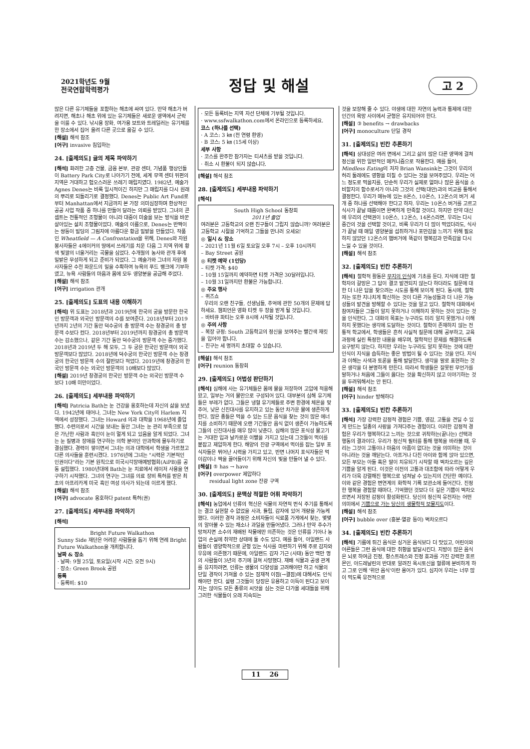2021학년도 9월
전국연합학력평가
정답 및 해설
고 2
많은 다른 유기체들을 포함하는 해초에 싸여 있다. 만약 해초가 버려지면, 해초나 해초 위에 있는 유기체들은 새로운 영역에서 군락을 이룰 수 있다. 낚시용 장화, 여가용 보트와 트레일러는 유기체를 한 장소에서 집어 올려 다른 곳으로 옮길 수 있다.
[해설] 해석 참조
[어구] invasive 침입하는
24. [출제의도] 글의 제목 파악하기
[해석] 화려한 고층 건물, 금융 본부, 관광 센터, 기념품 행상인들이 Battery Park City로 나아가기 전에, 세계 무역 센터 뒤편의 지역은 거대하고 험오스러운 쓰레기 매립지였다. 1982년, 예술가 Agnes Denes는 비록 일시적이긴 하지만 그 매립지를 다시 원래의 뿌리로 되돌리기로 결정했다. Denes는 Public Art Fund로부터 Manhattan에서 지금까지 본 가장 의미심장하며 환상적인 공공 사업 작품 중 하나를 만들어 달라는 의뢰를 받았다. 그녀의 콘셉트는 전통적인 조형물이 아니라 대중이 미술을 보는 방식을 바꾼 살아있는 설치 조형물이었다. 예술의 이름으로, Denes는 반짝이는 쌍둥이 빌딩의 그림자에 아름다운 황금 밀밭을 만들었다. 작품인 Wheatfield — A Confrontation을 위해, Denes와 자원 봉사자들은 4에이커의 땅에서 쓰레기를 치운 다음 그 지역 위에 황색 빛깔의 너울거리는 곡물을 심었다. 수개월의 농사와 관개 후에 밀밭은 무성하게 되고 준비가 되었다. 그 예술가와 그녀의 자원 봉사자들은 수천 파운드의 밀을 수확하여 뉴욕의 푸드 뱅크에 기부하였고, 뉴욕 사람들의 마음과 몸에 모두 영양분을 공급해 주었다.
[해설] 해석 참조
[어구] irrigation 관개
25. [출제의도] 도표의 내용 이해하기
[해석] 위 도표는 2018년과 2019년에 한국의 궁을 방문한 한국인 방문객과 외국인 방문객의 수를 보여준다. 2018년부터 2019년까지 2년의 기간 동안 덕수궁의 총 방문객 수는 창경궁의 총 방문객 수보다 컸다. 2018년부터 2019년까지 창경궁의 총 방문객 수는 감소했으나, 같은 기간 동안 덕수궁의 방문객 수는 증가했다. 2018년과 2019년 두 해 모두, 그 두 궁은 한국인 방문객이 외국 방문객보다 많았다. 2018년에 덕수궁의 한국인 방문객 수는 창경궁의 한국인 방문객 수의 절반보다 적었다. 2019년에 창경궁의 한국인 방문객 수는 외국인 방문객의 10배보다 많았다.
[해설] 2019년 창경궁의 한국인 방문객 수는 외국인 방문객 수 보다 10배 미만이었다.
26. [출제의도] 세부내용 파악하기
[해석] Patricia Bath는 눈 건강을 옹호하는데 자신의 삶을 보냈다. 1942년에 태어나, 그녀는 New York City의 Harlem 지역에서 성장했다. 그녀는 Howard 의과 대학을 1968년에 졸업했다. 수련의로서 시간을 보내는 동안 그녀는 눈 관리 부족으로 많은 가난한 사람과 흑인이 눈이 멀게 되고 있음을 알게 되었다. 그녀는 눈 질병과 장애를 연구하는 의학 분야인 안과학에 몰두하기로 결심했다. 경력이 쌓이면서 그녀는 의과 대학에서 학생을 가르쳤고 다른 의사들을 훈련시켰다. 1976년에 그녀는 "시력은 기본적인 인권이다"라는 기본 원칙으로 미국시각장애예방협회(AiPB)를 공동 설립했다. 1980년대에 Bath는 눈 치료에서 레이저 사용을 연구하기 시작했다. 그녀의 연구는 그녀를 의료 장비 특허를 받은 최초의 아프리카계 미국 흑인 여성 의사가 되는데 이르게 했다.
[해설] 해석 참조
[어구] advocate 옹호하다 patent 특허(권)
27. [출제의도] 세부내용 파악하기
[해석]
Bright Future Walkathon
Sunny Side 재단은 어려운 사람들을 돕기 위해 연례 Bright Future Walkathon을 개최합니다.
날짜 & 장소
· 날짜: 9월 25일, 토요일(시작 시간: 오전 9시)
· 장소: Green Brook 공원
등록
· 등록비: $10
· 모든 등록비는 지역 자선 단체에 기부될 것입니다.
· www.ssfwalkathon.com에서 온라인으로 등록하세요.
코스 (하나를 선택)
· A 코스: 3 ㎞ (전 연령 환영)
· B 코스: 5 ㎞ (15세 이상)
세부 사항
· 코스를 완주한 참가자는 티셔츠를 받을 것입니다.
· 취소 시 환불이 되지 않습니다.
[해설] 해석 참조
28. [출제의도] 세부내용 파악하기
[해석]
South High School 동창회
2011년 졸업
여러분은 고등학교의 오랜 친구들이 그립지 않습니까? 여러분은 고등학교 시절을 기억하고 그들을 만나러 오세요!
◎ 일시 & 장소
– 2021년 11월 6일 토요일 오후 7시 – 오후 10시까지
– Bay Street 공원
◎ 티켓 예약 (1인당)
– 티켓 가격: $40
– 10월 15일까지 예약하면 티켓 가격은 30달러입니다.
– 10월 31일까지만 환불은 가능합니다.
◎ 주요 행사
– 퀴즈쇼
우리의 오랜 친구들, 선생님들, 추억에 관한 50개의 문제에 답하세요. 챔피언은 영화 티켓 두 장을 받게 될 것입니다.
– 바비큐 파티는 오후 8시에 시작될 것입니다.
◎ 주의 사항
– 복장 규정: South 고등학교의 정신을 보여주는 빨간색 재킷을 입어야 합니다.
– 친구는 세 명까지 초대할 수 있습니다.
[해설] 해석 참조
[어구] reunion 동창회
29. [출제의도] 어법성 판단하기
[해석] 심해에 사는 유기체들은 몸에 물을 저장하여 고압에 적응해 왔고, 일부는 거의 물만으로 구성되어 있다. 대부분의 심해 유기체들은 부레가 없다. 그들은 냉혈 유기체들로 주변 환경에 체온을 맞추어, 낮은 신진대사를 유지하고 있는 동안 차가운 물에 생존하게 한다. 많은 종들은 먹을 수 있는 드문 음식을 찾는 것이 많은 에너지를 소비하기 때문에 오랜 기간동안 음식 없이 생존이 가능하도록 그들의 신진대사를 매우 많이 낮춘다. 심해의 많은 포식성 물고기는 거대한 입과 날카로운 이빨을 가지고 있는데 그것들이 먹이를 붙잡고 제압하게 한다. 해양의 잔광 구역에서 먹이를 잡는 일부 포식자들은 뛰어난 시력을 가지고 있고, 반면 나머지 포식자들은 먹이감이나 짝을 끌어들이기 위해 자신의 빛을 만들어 낼 수 있다.
[해설] ⑤ has → have
[어구] overpower 제압하다
residual light zone 잔광 구역
30. [출제의도] 문맥상 적절한 어휘 파악하기
[해석] 농업에서 인류의 혁신은 식물의 자연적 번식 주기를 통해서는 결코 실현할 수 없었을 사과, 튤립, 감자에 있어 개량을 가능케 했다. 이러한 경작 과정은 소비자들이 식료품 가게에서 찾는, 몇몇의 알아볼 수 있는 채소나 과일을 만들어냈다. 그러나 만약 추수가 망쳐지면 소수의 재배된 작물에만 의존하는 것은 인류를 기아나 농업의 손실에 취약한 상태에 둘 수도 있다. 예를 들어, 아일랜드 사람들이 영양학적으로 균형 있는 식사를 마련하기 위해 주로 감자와 우유에 의존했기 때문에, 아일랜드 감자 기근 (사태) 동안 백만 명의 사람들이 3년의 주기에 걸쳐 사망했다. 재배 식물과 공생 관계를 유지하려면, 인류는 생물의 다양성을 고려해야만 하고 식물의 단일 경작이 가져올 수 있는 잠재적 이점(→결점)에 대해서도 인식해야만 한다. 설령 그것들이 당장은 유용하고 이득이 된다고 보이지는 않아도 모든 종류의 씨앗을 심는 것은 다가올 세대들을 위해 그러한 식물들이 오래 지속되는
것을 보장해 줄 수 있다. 야생에 대한 자연의 능력과 통제에 대한 인간의 욕망 사이에서 균형은 유지되어야 한다.
[해설] ③ benefits → drawbacks
[어구] monoculture 단일 경작
31. [출제의도] 빈칸 추론하기
[해석] 상대성은 여러 면에서 그리고 삶의 많은 다른 영역에 걸쳐 정신을 위한 일반적인 메커니즘으로 작용한다. 예를 들어, Mindless Eating의 저자 Brian Wansink는 그것이 우리의 허리 둘레에도 영향을 미칠 수 있다는 것을 보여주었다. 우리는 어느 정도로 먹을지를, 단순히 우리가 실제로 얼마나 많은 음식을 소비할지의 함수로서가 아니라 그것의 선택(대안)과의 비교를 통해서 결정한다. 우리가 메뉴에 있는 8온스, 10온스, 12온스의 버거 세 개 중 하나를 선택해야 한다고 하자. 우리는 10온스 버거를 고르고 식사가 끝날 때쯤이면 완벽하게 만족할 것이다. 하지만 만약 대신에 우리의 선택권이 10온스, 12온스, 14온스라면, 우리는 다시 중간의 것을 선택할 것이고, 비록 우리가 더 많이 먹었더라도, 식사가 끝날 때 매일 영양분을 섭취하거나 포만감을 느끼기 위해 필요하지 않았던 12온스의 햄버거에 똑같이 행복감과 만족감을 다시 느낄 수 있을 것이다.
[해설] 해석 참조
32. [출제의도] 빈칸 추론하기
[해석] 철학적 활동은 무지의 인식에 기초를 둔다. 지식에 대한 철학자의 갈망은 그 답이 결코 발견되지 않는다 하더라도 질문에 대한 더 나은 답을 찾으려는 시도를 통해 보이게 된다. 동시에, 철학자는 또한 지나치게 확신하는 것이 다른 가능성들과 더 나은 가능성들의 발견을 방해할 수 있다는 것을 알고 있다. 철학적 대화에서 참여자들은 그들이 알지 못하거나 이해하지 못하는 것이 있다는 것을 인식한다. 그 대화의 목표는 누구라도 미리 알지 못했거나 이해하지 못했다는 생각에 도달하는 것이다. 철학이 존재하지 않는 전통적 학교에서, 학생들은 흔히 사실적 질문에 대해 공부하고, 교육과정에 실린 특정한 내용을 배우며, 철학적인 문제를 해결하도록 요구받지 않는다. 하지만 우리는 누구라도 알지 못하는 것에 대한 인식이 지식을 습득하는 좋은 방법이 될 수 있다는 것을 안다. 지식과 이해는 사색과 토론을 통해 발달한다. 생각을 말로 표현하는 것은 생각을 더 분명하게 만든다. 따라서 학생들은 잘못된 무언가를 말하거나 처음에 그들이 옳다는 것을 확신하지 않고 이야기하는 것을 두려워해서는 안 된다.
[해설] 해석 참조
[어구] hinder 방해하다
33. [출제의도] 빈칸 추론하기
[해석] 가장 강력한 감정적 경험은 기쁨, 영감, 고통을 견딜 수 있게 만드는 일종의 사랑을 가져다주는 경험이다. 이러한 감정적 경험은 우리가 행복하다고 느끼는 것으로 귀착하는(끝나는) 선택과 행동의 결과이다. 우리가 정신적 필터를 통해 행복을 바라볼 때, 우리는 그것이 고통이나 마음의 아픔이 없다는 것을 의미하는 것이 아니라는 것을 깨닫는다. 아프거나 다친 아이와 함께 앉아 있으면, 모든 부모는 아들 혹은 딸이 치유되기 시작할 때 벅차오르는 깊은 기쁨을 알게 된다. 이것은 이전의 고통과 대조함에 따라 어떻게 우리가 더욱 강렬해진 행복으로 넘쳐날 수 있는지의 간단한 예이다. 이와 같은 경험은 변연계의 화학적 기록 보관소에 들어간다. 진정한 행복을 경험할 때마다, 기억했던 것보다 더 깊은 기쁨이 벅차오르면서 저장된 감정이 활성화된다. 당신의 정신적 유전자는 어떤 의미에서 기쁨으로 가는 당신의 생물학적 보물지도이다.
[해설] 해석 참조
[어구] bubble over (흥분·열광 등이) 벅차오르다
34. [출제의도] 빈칸 추론하기
[해석] 기름에 튀긴 음식은 싱거운 음식보다 더 맛있고, 어린이와 어른들은 그런 음식에 대한 취향을 발달시킨다. 지방이 많은 음식은 뇌로 하여금 진정, 항스트레스와 진정 효과를 가진 강력한 호르몬인, 아드레날린의 반대로 알려진 옥시토신을 혈류에 분비하게 하고 그로 인해 '위안 음식'이란 용어가 있다. 심지어 우리는 너무 많이 먹도록 유전적으로
11 26